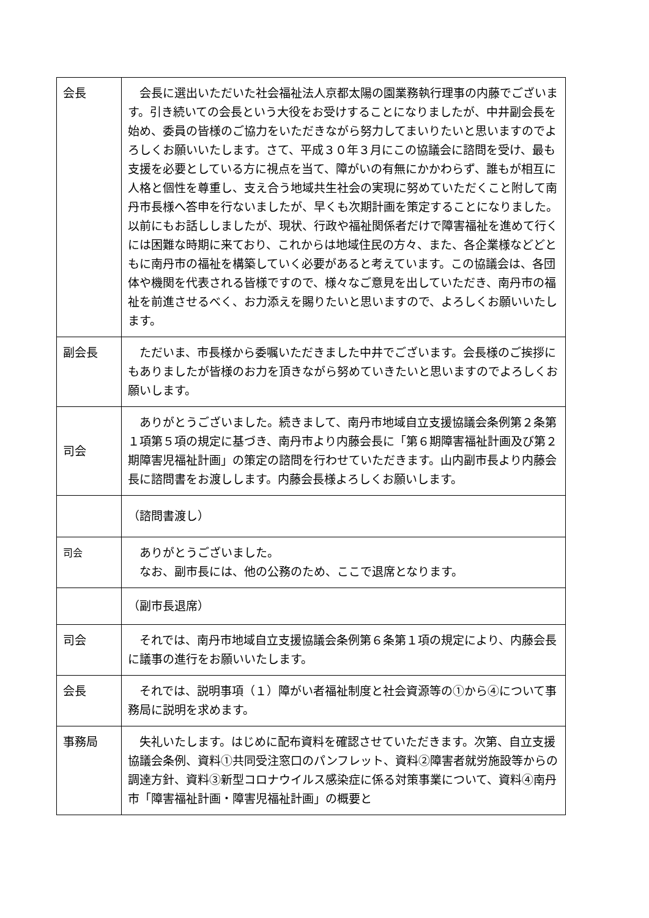| 会長 | 会長に選出いただいた社会福祉法人京都太陽の園業務執行理事の内藤でございます。引き続いての会長という大役をお受けすることになりましたが、中井副会長を始め、委員の皆様のご協力をいただきながら努力してまいりたいと思いますのでよろしくお願いいたします。さて、平成３０年３月にこの協議会に諮問を受け、最も支援を必要としている方に視点を当て、障がいの有無にかかわらず、誰もが相互に人格と個性を尊重し、支え合う地域共生社会の実現に努めていただくこと附して南丹市長様へ答申を行ないましたが、早くも次期計画を策定することになりました。以前にもお話ししましたが、現状、行政や福祉関係者だけで障害福祉を進めて行くには困難な時期に来ており、これからは地域住民の方々、また、各企業様などどともに南丹市の福祉を構築していく必要があると考えています。この協議会は、各団体や機関を代表される皆様ですので、様々なご意見を出していただき、南丹市の福祉を前進させるべく、お力添えを賜りたいと思いますので、よろしくお願いいたします。 |
| 副会長 | ただいま、市長様から委嘱いただきました中井でございます。会長様のご挨拶にもありましたが皆様のお力を頂きながら努めていきたいと思いますのでよろしくお願いします。 |
| 司会 | ありがとうございました。続きまして、南丹市地域自立支援協議会条例第２条第１項第５項の規定に基づき、南丹市より内藤会長に「第６期障害福祉計画及び第２期障害児福祉計画」の策定の諮問を行わせていただきます。山内副市長より内藤会長に諮問書をお渡しします。内藤会長様よろしくお願いします。 |
| | （諮問書渡し） |
| 司会 | ありがとうございました。 なお、副市長には、他の公務のため、ここで退席となります。 |
| | （副市長退席） |
| 司会 | それでは、南丹市地域自立支援協議会条例第６条第１項の規定により、内藤会長に議事の進行をお願いいたします。 |
| 会長 | それでは、説明事項（１）障がい者福祉制度と社会資源等の①から④について事務局に説明を求めます。 |
| 事務局 | 失礼いたします。はじめに配布資料を確認させていただきます。次第、自立支援協議会条例、資料①共同受注窓口のパンフレット、資料②障害者就労施設等からの調達方針、資料③新型コロナウイルス感染症に係る対策事業について、資料④南丹市「障害福祉計画・障害児福祉計画」の概要と |